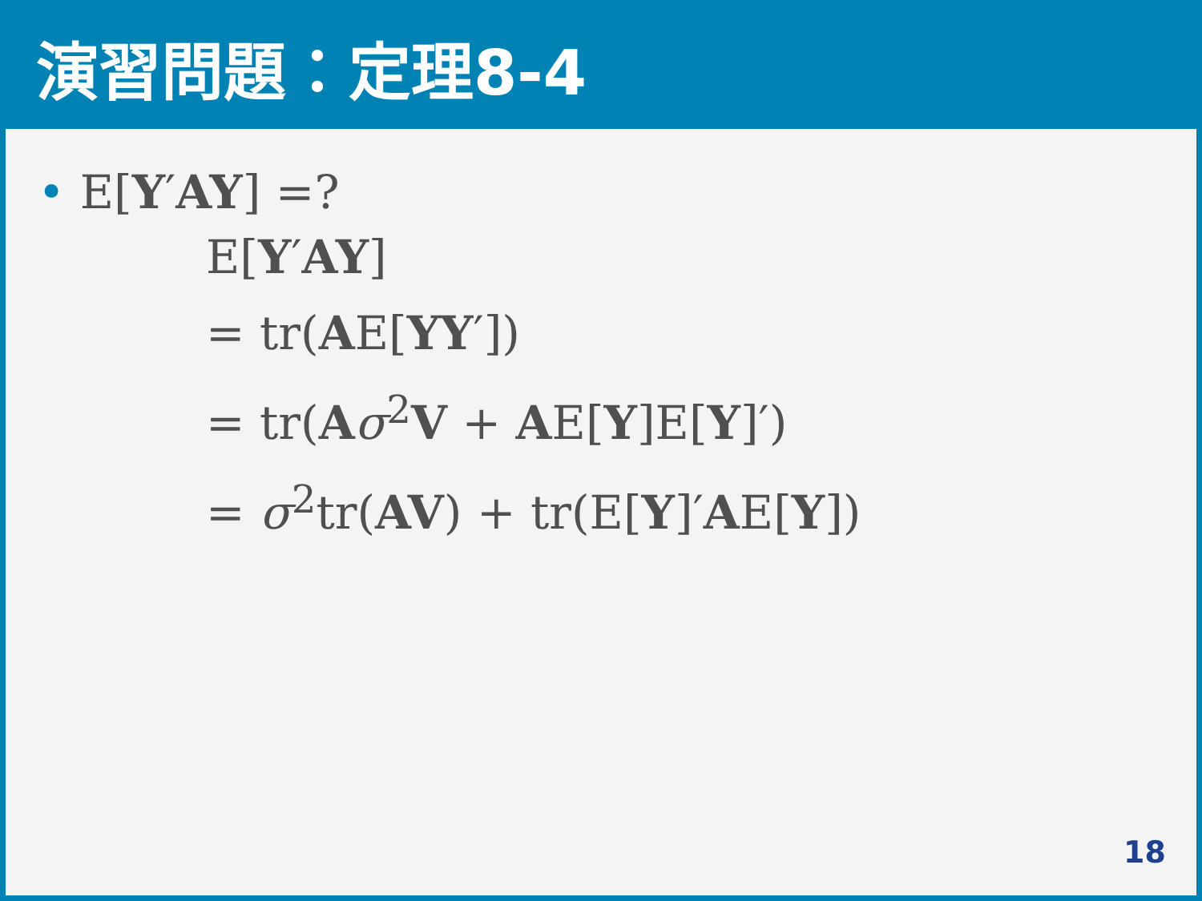演習問題：定理8-4
• E[Y′AY] =?
E[Y′AY]
= tr(AE[YY′])
= tr(Aσ<sup>2</sup>V + AE[Y]E[Y]′)
= σ<sup>2</sup>tr(AV) + tr(E[Y]′AE[Y])
18